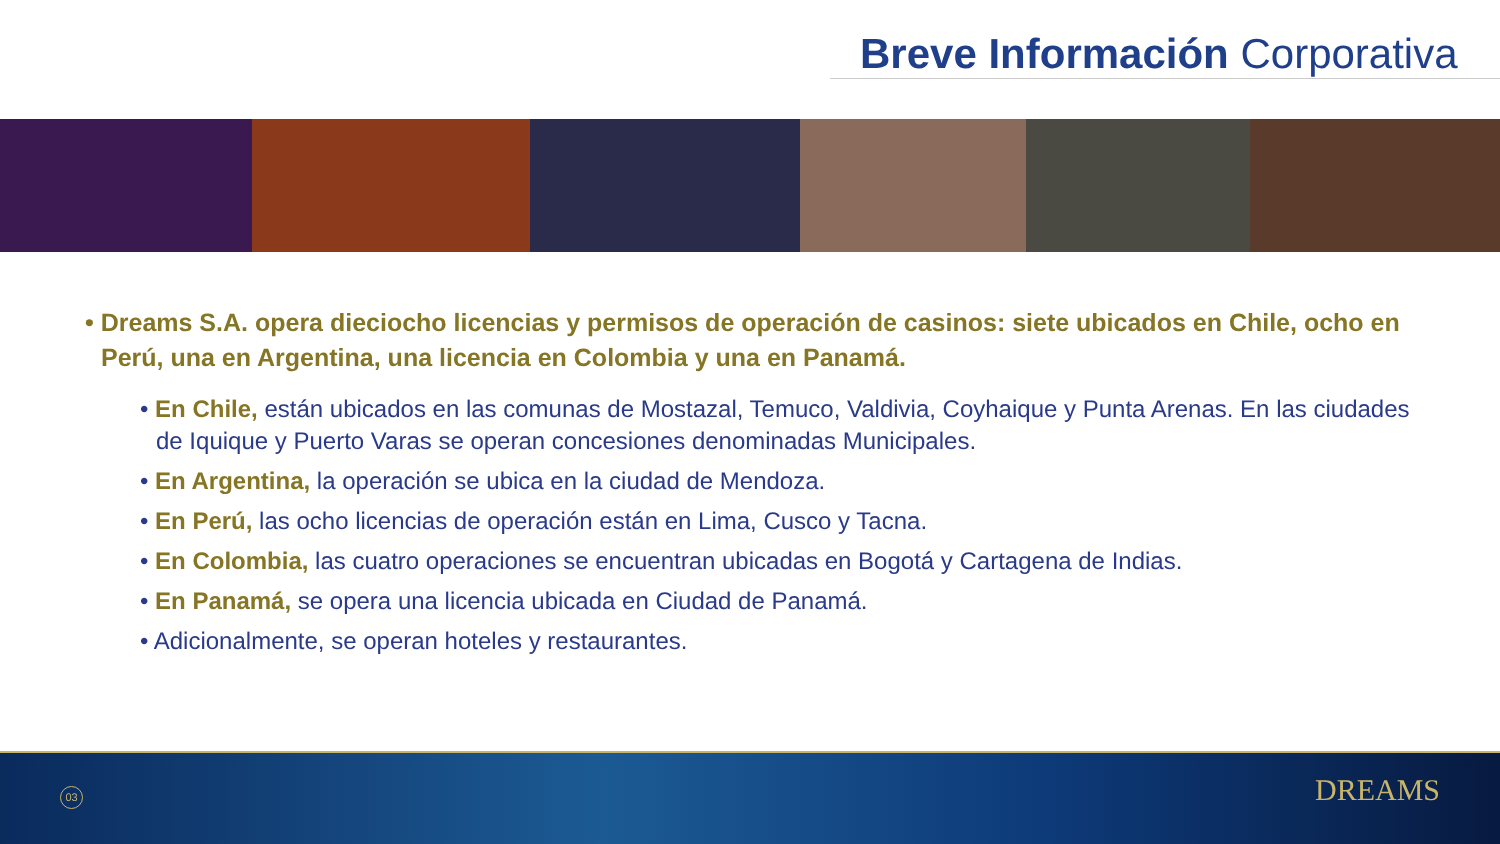Breve Información Corporativa
• Dreams S.A. opera dieciocho licencias y permisos de operación de casinos: siete ubicados en Chile, ocho en Perú, una en Argentina, una licencia en Colombia y una en Panamá.
• En Chile, están ubicados en las comunas de Mostazal, Temuco, Valdivia, Coyhaique y Punta Arenas. En las ciudades de Iquique y Puerto Varas se operan concesiones denominadas Municipales.
• En Argentina, la operación se ubica en la ciudad de Mendoza.
• En Perú, las ocho licencias de operación están en Lima, Cusco y Tacna.
• En Colombia, las cuatro operaciones se encuentran ubicadas en Bogotá y Cartagena de Indias.
• En Panamá, se opera una licencia ubicada en Ciudad de Panamá.
• Adicionalmente, se operan hoteles y restaurantes.
03 DREAMS